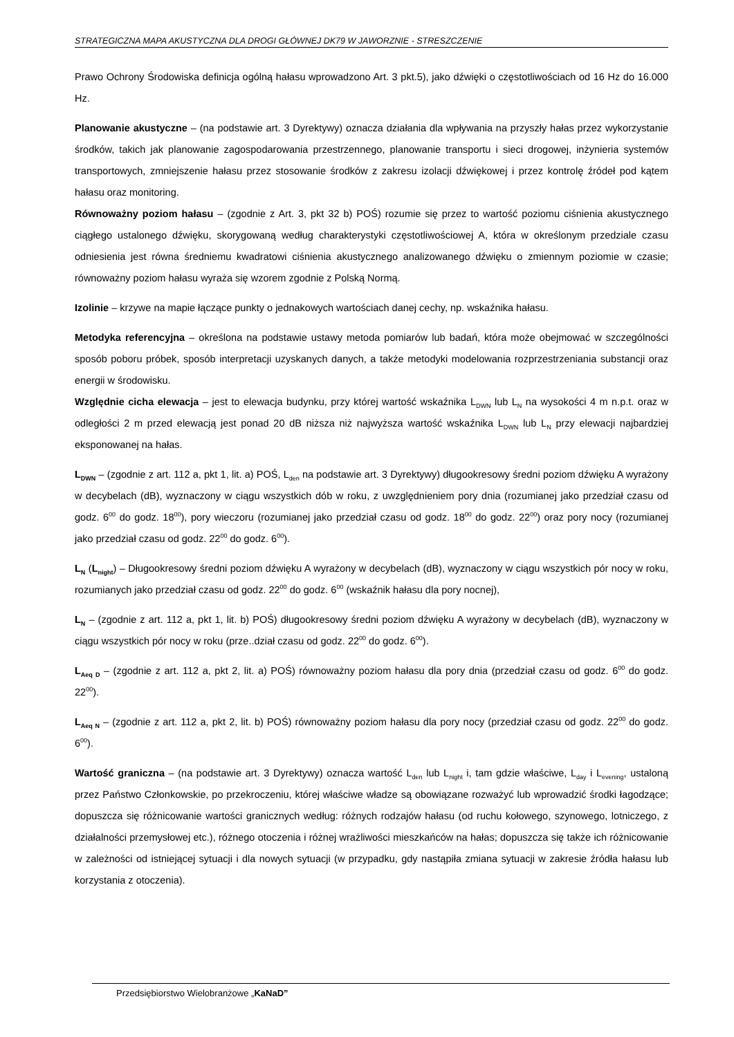STRATEGICZNA MAPA AKUSTYCZNA DLA DROGI GŁÓWNEJ DK79 W JAWORZNIE - STRESZCZENIE
Prawo Ochrony Środowiska definicja ogólną hałasu wprowadzono Art. 3 pkt.5), jako dźwięki o częstotliwościach od 16 Hz do 16.000 Hz.
Planowanie akustyczne – (na podstawie art. 3 Dyrektywy) oznacza działania dla wpływania na przyszły hałas przez wykorzystanie środków, takich jak planowanie zagospodarowania przestrzennego, planowanie transportu i sieci drogowej, inżynieria systemów transportowych, zmniejszenie hałasu przez stosowanie środków z zakresu izolacji dźwiękowej i przez kontrolę źródeł pod kątem hałasu oraz monitoring.
Równoważny poziom hałasu – (zgodnie z Art. 3, pkt 32 b) POŚ) rozumie się przez to wartość poziomu ciśnienia akustycznego ciągłego ustalonego dźwięku, skorygowaną według charakterystyki częstotliwościowej A, która w określonym przedziale czasu odniesienia jest równa średniemu kwadratowi ciśnienia akustycznego analizowanego dźwięku o zmiennym poziomie w czasie; równoważny poziom hałasu wyraża się wzorem zgodnie z Polską Normą.
Izolinie – krzywe na mapie łączące punkty o jednakowych wartościach danej cechy, np. wskaźnika hałasu.
Metodyka referencyjna – określona na podstawie ustawy metoda pomiarów lub badań, która może obejmować w szczególności sposób poboru próbek, sposób interpretacji uzyskanych danych, a także metodyki modelowania rozprzestrzeniania substancji oraz energii w środowisku.
Względnie cicha elewacja – jest to elewacja budynku, przy której wartość wskaźnika L<sub>DWN</sub> lub L<sub>N</sub> na wysokości 4 m n.p.t. oraz w odległości 2 m przed elewacją jest ponad 20 dB niższa niż najwyższa wartość wskaźnika L<sub>DWN</sub> lub L<sub>N</sub> przy elewacji najbardziej eksponowanej na hałas.
L<sub>DWN</sub> – (zgodnie z art. 112 a, pkt 1, lit. a) POŚ, L<sub>den</sub> na podstawie art. 3 Dyrektywy) długookresowy średni poziom dźwięku A wyrażony w decybelach (dB), wyznaczony w ciągu wszystkich dób w roku, z uwzględnieniem pory dnia (rozumianej jako przedział czasu od godz. 6<sup>00</sup> do godz. 18<sup>00</sup>), pory wieczoru (rozumianej jako przedział czasu od godz. 18<sup>00</sup> do godz. 22<sup>00</sup>) oraz pory nocy (rozumianej jako przedział czasu od godz. 22<sup>00</sup> do godz. 6<sup>00</sup>).
L<sub>N</sub> (L<sub>night</sub>) – Długookresowy średni poziom dźwięku A wyrażony w decybelach (dB), wyznaczony w ciągu wszystkich pór nocy w roku, rozumianych jako przedział czasu od godz. 22<sup>00</sup> do godz. 6<sup>00</sup> (wskaźnik hałasu dla pory nocnej),
L<sub>N</sub> – (zgodnie z art. 112 a, pkt 1, lit. b) POŚ) długookresowy średni poziom dźwięku A wyrażony w decybelach (dB), wyznaczony w ciągu wszystkich pór nocy w roku (prze..dział czasu od godz. 22<sup>00</sup> do godz. 6<sup>00</sup>).
L<sub>Aeq D</sub> – (zgodnie z art. 112 a, pkt 2, lit. a) POŚ) równoważny poziom hałasu dla pory dnia (przedział czasu od godz. 6<sup>00</sup> do godz. 22<sup>00</sup>).
L<sub>Aeq N</sub> – (zgodnie z art. 112 a, pkt 2, lit. b) POŚ) równoważny poziom hałasu dla pory nocy (przedział czasu od godz. 22<sup>00</sup> do godz. 6<sup>00</sup>).
Wartość graniczna – (na podstawie art. 3 Dyrektywy) oznacza wartość L<sub>den</sub> lub L<sub>night</sub> i, tam gdzie właściwe, L<sub>day</sub> i L<sub>evening</sub>, ustaloną przez Państwo Członkowskie, po przekroczeniu, której właściwe władze są obowiązane rozważyć lub wprowadzić środki łagodzące; dopuszcza się różnicowanie wartości granicznych według: różnych rodzajów hałasu (od ruchu kołowego, szynowego, lotniczego, z działalności przemysłowej etc.), różnego otoczenia i różnej wrażliwości mieszkańców na hałas; dopuszcza się także ich różnicowanie w zależności od istniejącej sytuacji i dla nowych sytuacji (w przypadku, gdy nastąpiła zmiana sytuacji w zakresie źródła hałasu lub korzystania z otoczenia).
Przedsiębiorstwo Wielobranżowe „KaNaD”